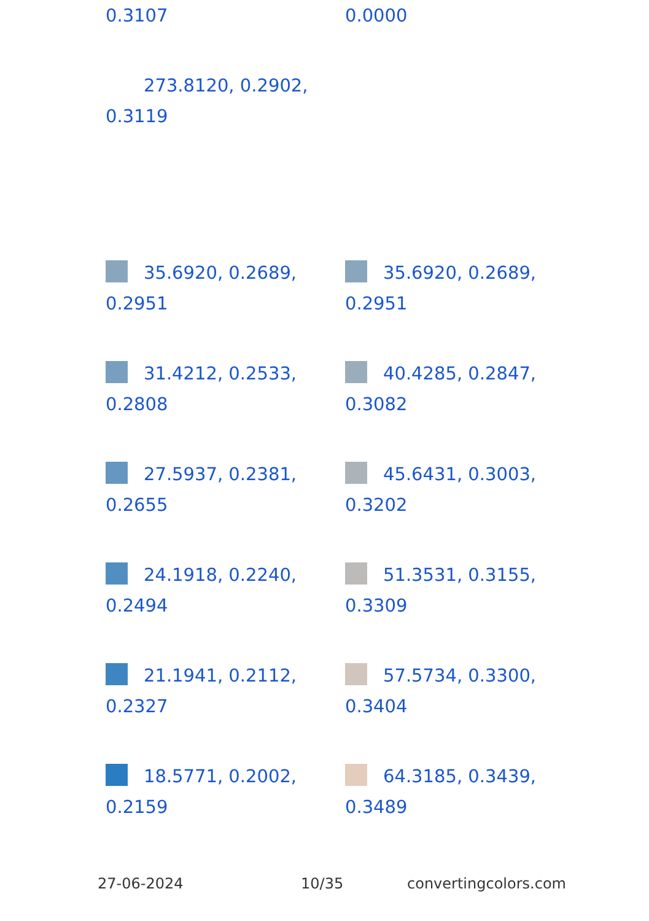0.3107 0.0000
273.8120, 0.2902,
0.3119
35.6920, 0.2689,
0.2951
35.6920, 0.2689,
0.2951
31.4212, 0.2533,
0.2808
40.4285, 0.2847,
0.3082
27.5937, 0.2381,
0.2655
45.6431, 0.3003,
0.3202
24.1918, 0.2240,
0.2494
51.3531, 0.3155,
0.3309
21.1941, 0.2112,
0.2327
57.5734, 0.3300,
0.3404
18.5771, 0.2002,
0.2159
64.3185, 0.3439,
0.3489
27-06-2024 10/35 convertingcolors.com